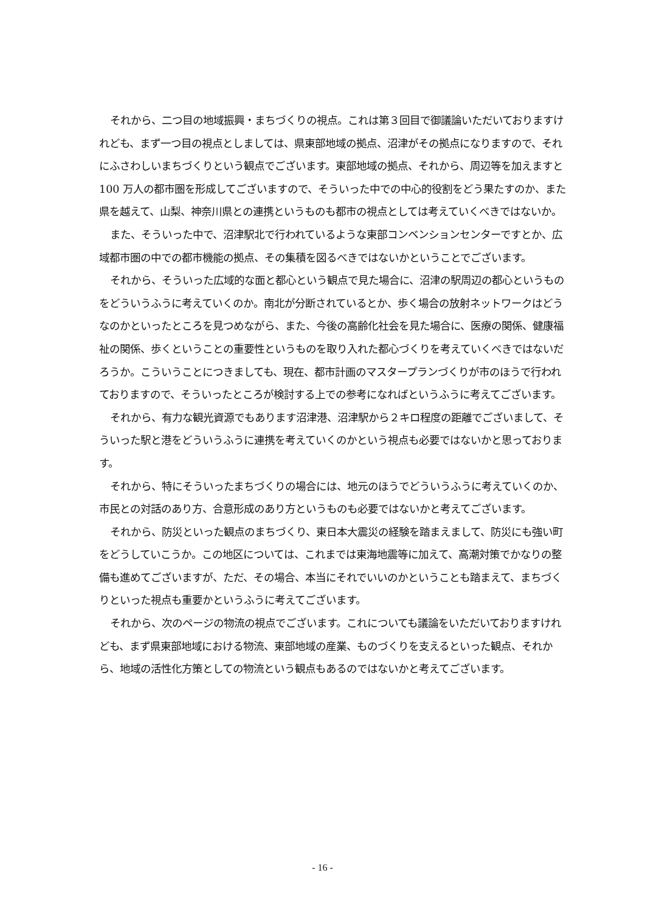それから、二つ目の地域振興・まちづくりの視点。これは第３回目で御議論いただいておりますけれども、まず一つ目の視点としましては、県東部地域の拠点、沼津がその拠点になりますので、それにふさわしいまちづくりという観点でございます。東部地域の拠点、それから、周辺等を加えますと 100 万人の都市圏を形成してございますので、そういった中での中心的役割をどう果たすのか、また県を越えて、山梨、神奈川県との連携というものも都市の視点としては考えていくべきではないか。
また、そういった中で、沼津駅北で行われているような東部コンベンションセンターですとか、広域都市圏の中での都市機能の拠点、その集積を図るべきではないかということでございます。
それから、そういった広域的な面と都心という観点で見た場合に、沼津の駅周辺の都心というものをどういうふうに考えていくのか。南北が分断されているとか、歩く場合の放射ネットワークはどうなのかといったところを見つめながら、また、今後の高齢化社会を見た場合に、医療の関係、健康福祉の関係、歩くということの重要性というものを取り入れた都心づくりを考えていくべきではないだろうか。こういうことにつきましても、現在、都市計画のマスタープランづくりが市のほうで行われておりますので、そういったところが検討する上での参考になればというふうに考えてございます。
それから、有力な観光資源でもあります沼津港、沼津駅から２キロ程度の距離でございまして、そういった駅と港をどういうふうに連携を考えていくのかという視点も必要ではないかと思っております。
それから、特にそういったまちづくりの場合には、地元のほうでどういうふうに考えていくのか、市民との対話のあり方、合意形成のあり方というものも必要ではないかと考えてございます。
それから、防災といった観点のまちづくり、東日本大震災の経験を踏まえまして、防災にも強い町をどうしていこうか。この地区については、これまでは東海地震等に加えて、高潮対策でかなりの整備も進めてございますが、ただ、その場合、本当にそれでいいのかということも踏まえて、まちづくりといった視点も重要かというふうに考えてございます。
それから、次のページの物流の視点でございます。これについても議論をいただいておりますけれども、まず県東部地域における物流、東部地域の産業、ものづくりを支えるといった観点、それから、地域の活性化方策としての物流という観点もあるのではないかと考えてございます。
- 16 -